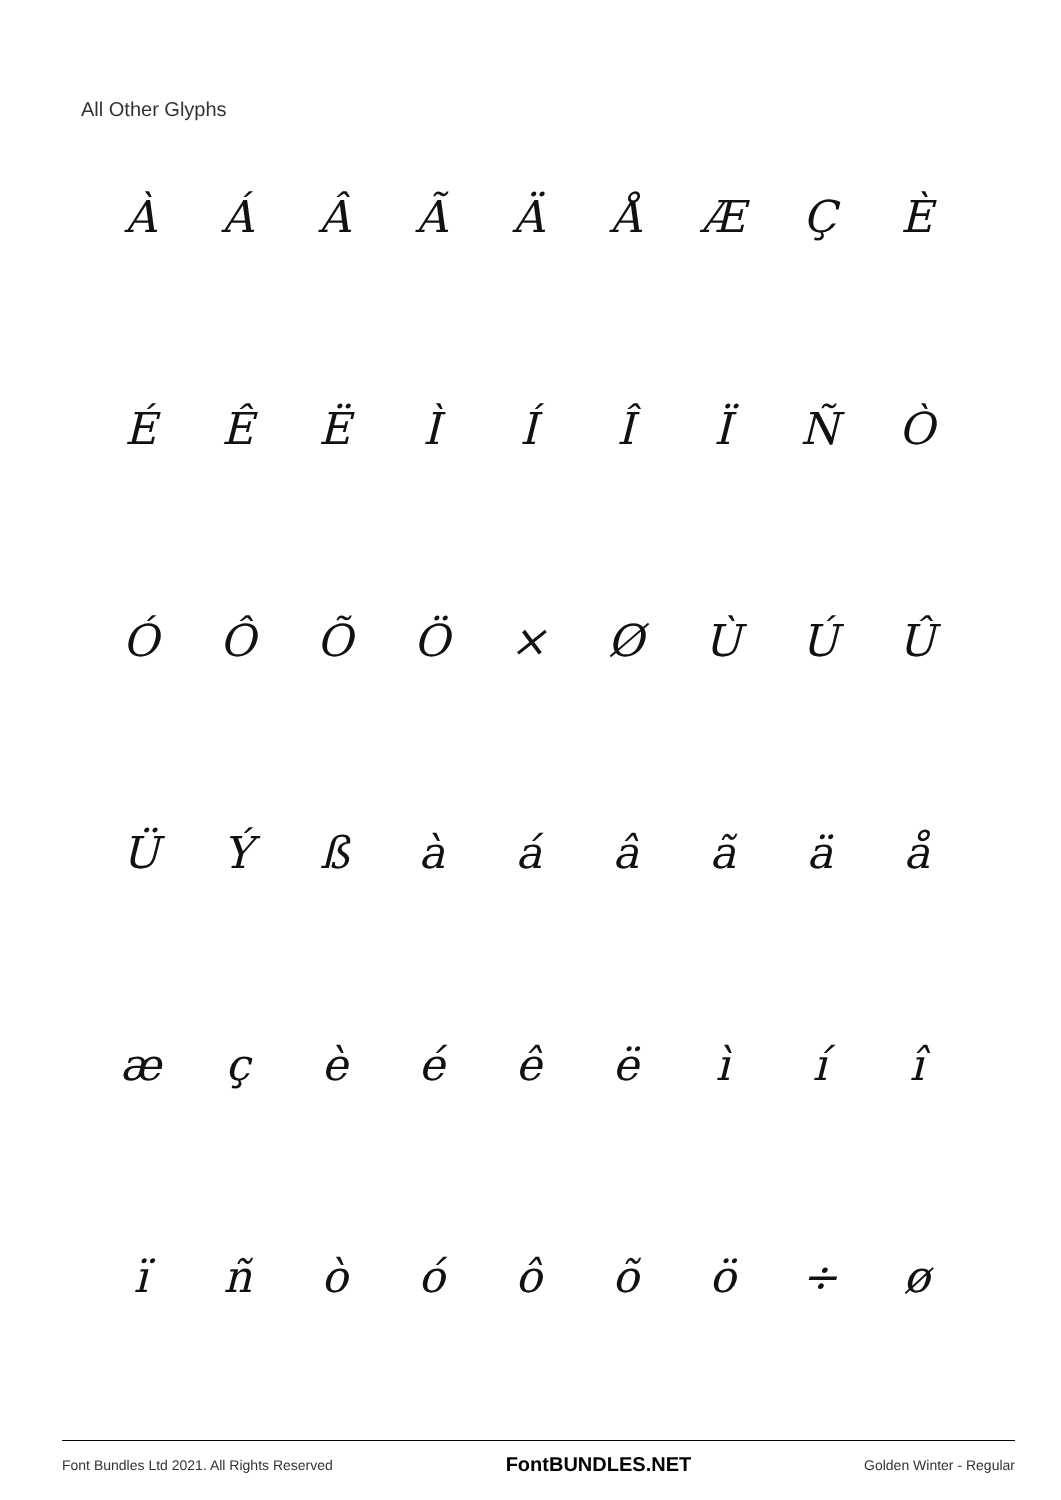All Other Glyphs
| À | Á | Â | Ã | Ä | Å | Æ | Ç | È |
| É | Ê | Ë | Ì | Í | Î | Ï | Ñ | Ò |
| Ó | Ô | Õ | Ö | × | Ø | Ù | Ú | Û |
| Ü | Ý | ß | à | á | â | ã | ä | å |
| æ | ç | è | é | ê | ë | ì | í | î |
| ï | ñ | ò | ó | ô | õ | ö | ÷ | ø |
Font Bundles Ltd 2021. All Rights Reserved FontBUNDLES.NET Golden Winter - Regular